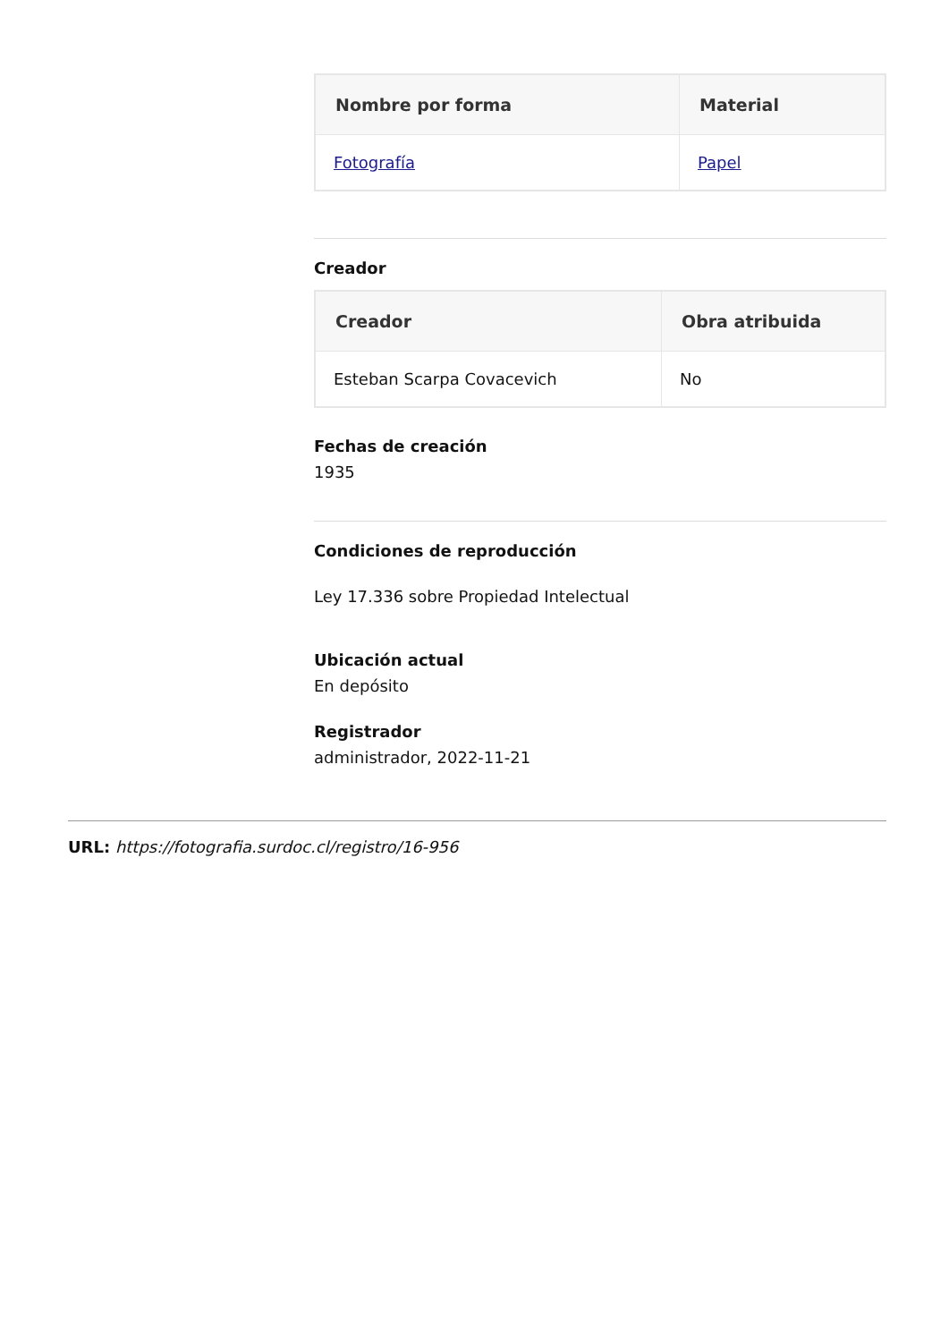| Nombre por forma | Material |
| --- | --- |
| Fotografía | Papel |
Creador
| Creador | Obra atribuida |
| --- | --- |
| Esteban Scarpa Covacevich | No |
Fechas de creación
1935
Condiciones de reproducción
Ley 17.336 sobre Propiedad Intelectual
Ubicación actual
En depósito
Registrador
administrador, 2022-11-21
URL: https://fotografia.surdoc.cl/registro/16-956